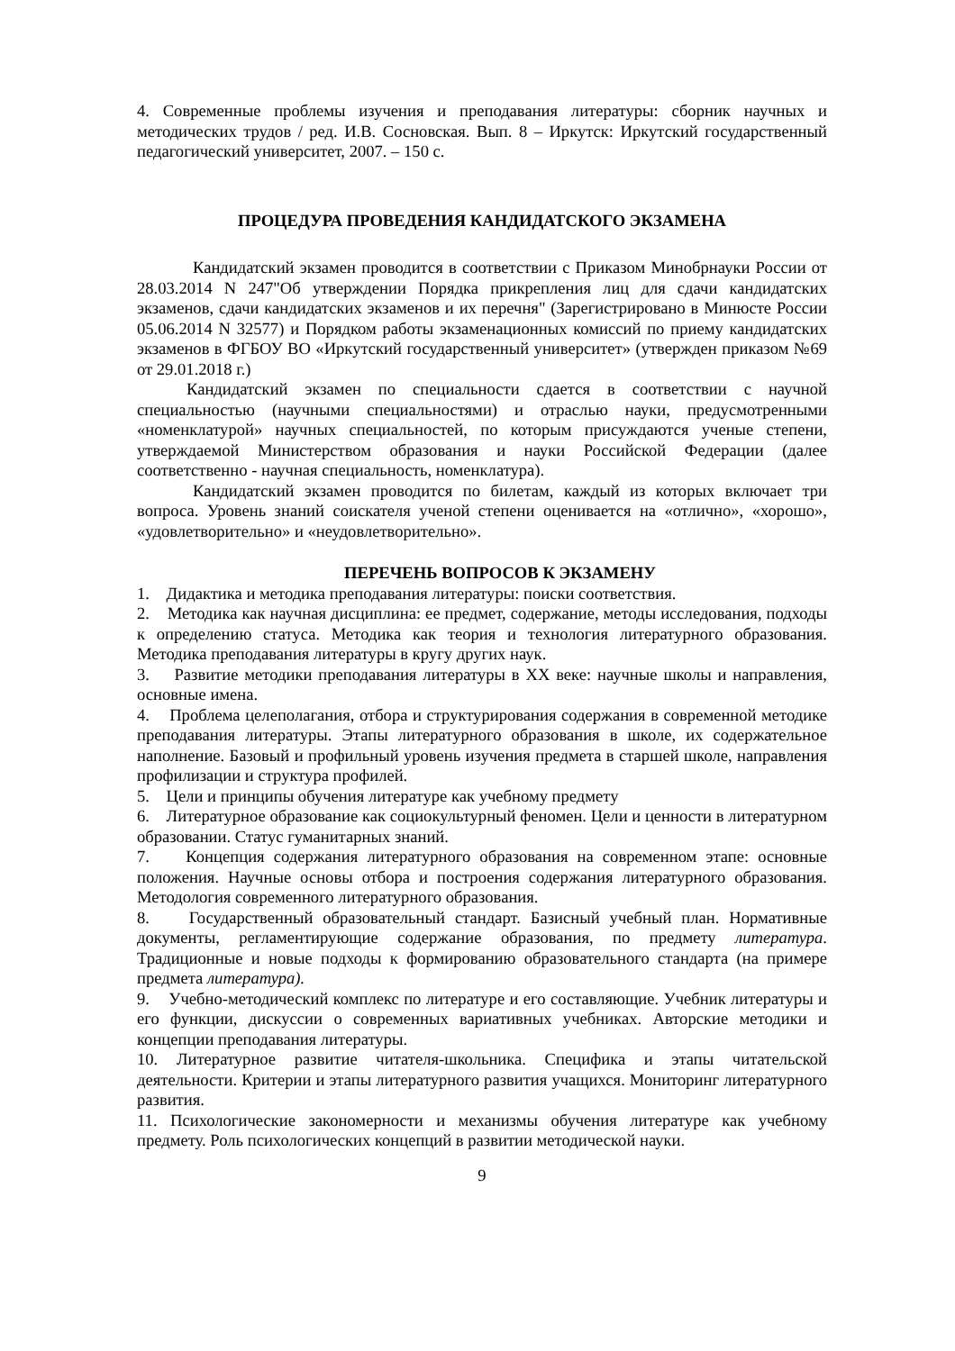4. Современные проблемы изучения и преподавания литературы: сборник научных и методических трудов / ред. И.В. Сосновская. Вып. 8 – Иркутск: Иркутский государственный педагогический университет, 2007. – 150 с.
ПРОЦЕДУРА ПРОВЕДЕНИЯ КАНДИДАТСКОГО ЭКЗАМЕНА
Кандидатский экзамен проводится в соответствии с Приказом Минобрнауки России от 28.03.2014 N 247"Об утверждении Порядка прикрепления лиц для сдачи кандидатских экзаменов, сдачи кандидатских экзаменов и их перечня" (Зарегистрировано в Минюсте России 05.06.2014 N 32577) и Порядком работы экзаменационных комиссий по приему кандидатских экзаменов в ФГБОУ ВО «Иркутский государственный университет» (утвержден приказом №69 от 29.01.2018 г.)
Кандидатский экзамен по специальности сдается в соответствии с научной специальностью (научными специальностями) и отраслью науки, предусмотренными «номенклатурой» научных специальностей, по которым присуждаются ученые степени, утверждаемой Министерством образования и науки Российской Федерации (далее соответственно - научная специальность, номенклатура).
Кандидатский экзамен проводится по билетам, каждый из которых включает три вопроса. Уровень знаний соискателя ученой степени оценивается на «отлично», «хорошо», «удовлетворительно» и «неудовлетворительно».
ПЕРЕЧЕНЬ ВОПРОСОВ К ЭКЗАМЕНУ
1. Дидактика и методика преподавания литературы: поиски соответствия.
2. Методика как научная дисциплина: ее предмет, содержание, методы исследования, подходы к определению статуса. Методика как теория и технология литературного образования. Методика преподавания литературы в кругу других наук.
3. Развитие методики преподавания литературы в XX веке: научные школы и направления, основные имена.
4. Проблема целеполагания, отбора и структурирования содержания в современной методике преподавания литературы. Этапы литературного образования в школе, их содержательное наполнение. Базовый и профильный уровень изучения предмета в старшей школе, направления профилизации и структура профилей.
5. Цели и принципы обучения литературе как учебному предмету
6. Литературное образование как социокультурный феномен. Цели и ценности в литературном образовании. Статус гуманитарных знаний.
7. Концепция содержания литературного образования на современном этапе: основные положения. Научные основы отбора и построения содержания литературного образования. Методология современного литературного образования.
8. Государственный образовательный стандарт. Базисный учебный план. Нормативные документы, регламентирующие содержание образования, по предмету литература. Традиционные и новые подходы к формированию образовательного стандарта (на примере предмета литература).
9. Учебно-методический комплекс по литературе и его составляющие. Учебник литературы и его функции, дискуссии о современных вариативных учебниках. Авторские методики и концепции преподавания литературы.
10. Литературное развитие читателя-школьника. Специфика и этапы читательской деятельности. Критерии и этапы литературного развития учащихся. Мониторинг литературного развития.
11. Психологические закономерности и механизмы обучения литературе как учебному предмету. Роль психологических концепций в развитии методической науки.
9